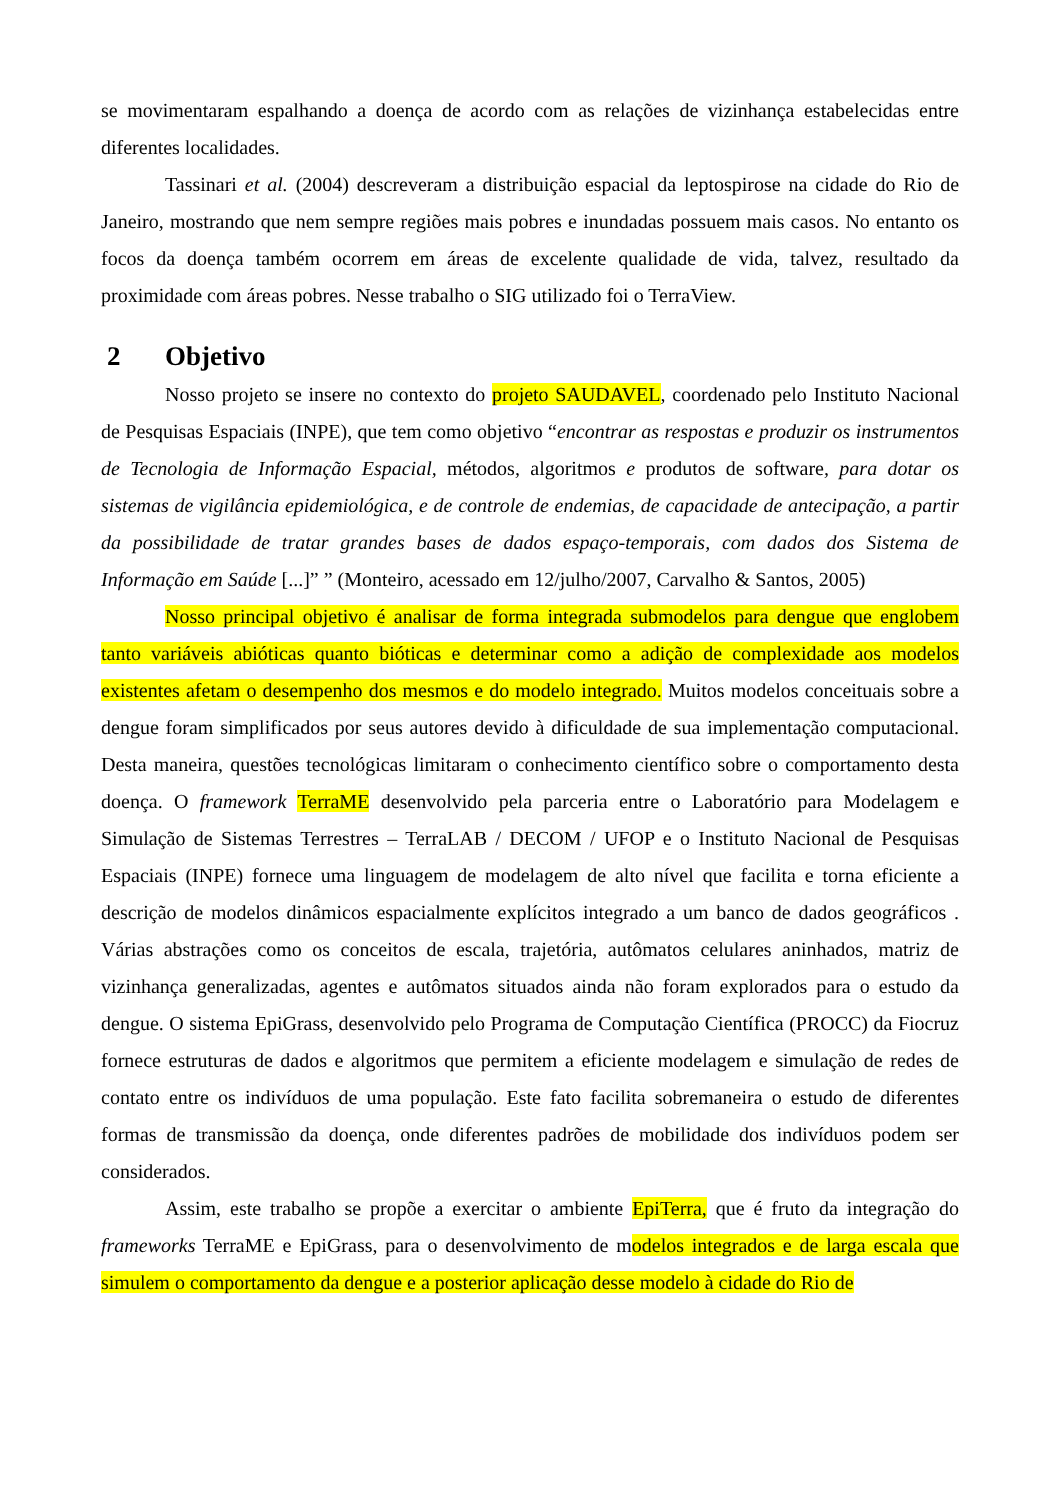se movimentaram espalhando a doença de acordo com as relações de vizinhança estabelecidas entre diferentes localidades.
Tassinari et al. (2004) descreveram a distribuição espacial da leptospirose na cidade do Rio de Janeiro, mostrando que nem sempre regiões mais pobres e inundadas possuem mais casos. No entanto os focos da doença também ocorrem em áreas de excelente qualidade de vida, talvez, resultado da proximidade com áreas pobres. Nesse trabalho o SIG utilizado foi o TerraView.
2 Objetivo
Nosso projeto se insere no contexto do projeto SAUDAVEL, coordenado pelo Instituto Nacional de Pesquisas Espaciais (INPE), que tem como objetivo “encontrar as respostas e produzir os instrumentos de Tecnologia de Informação Espacial, métodos, algoritmos e produtos de software, para dotar os sistemas de vigilância epidemiológica, e de controle de endemias, de capacidade de antecipação, a partir da possibilidade de tratar grandes bases de dados espaço-temporais, com dados dos Sistema de Informação em Saúde [...]” ” (Monteiro, acessado em 12/julho/2007, Carvalho & Santos, 2005)
Nosso principal objetivo é analisar de forma integrada submodelos para dengue que englobem tanto variáveis abióticas quanto bióticas e determinar como a adição de complexidade aos modelos existentes afetam o desempenho dos mesmos e do modelo integrado. Muitos modelos conceituais sobre a dengue foram simplificados por seus autores devido à dificuldade de sua implementação computacional. Desta maneira, questões tecnológicas limitaram o conhecimento científico sobre o comportamento desta doença. O framework TerraME desenvolvido pela parceria entre o Laboratório para Modelagem e Simulação de Sistemas Terrestres – TerraLAB / DECOM / UFOP e o Instituto Nacional de Pesquisas Espaciais (INPE) fornece uma linguagem de modelagem de alto nível que facilita e torna eficiente a descrição de modelos dinâmicos espacialmente explícitos integrado a um banco de dados geográficos . Várias abstrações como os conceitos de escala, trajetória, autômatos celulares aninhados, matriz de vizinhança generalizadas, agentes e autômatos situados ainda não foram explorados para o estudo da dengue. O sistema EpiGrass, desenvolvido pelo Programa de Computação Científica (PROCC) da Fiocruz fornece estruturas de dados e algoritmos que permitem a eficiente modelagem e simulação de redes de contato entre os indivíduos de uma população. Este fato facilita sobremaneira o estudo de diferentes formas de transmissão da doença, onde diferentes padrões de mobilidade dos indivíduos podem ser considerados.
Assim, este trabalho se propõe a exercitar o ambiente EpiTerra, que é fruto da integração do frameworks TerraME e EpiGrass, para o desenvolvimento de modelos integrados e de larga escala que simulem o comportamento da dengue e a posterior aplicação desse modelo à cidade do Rio de